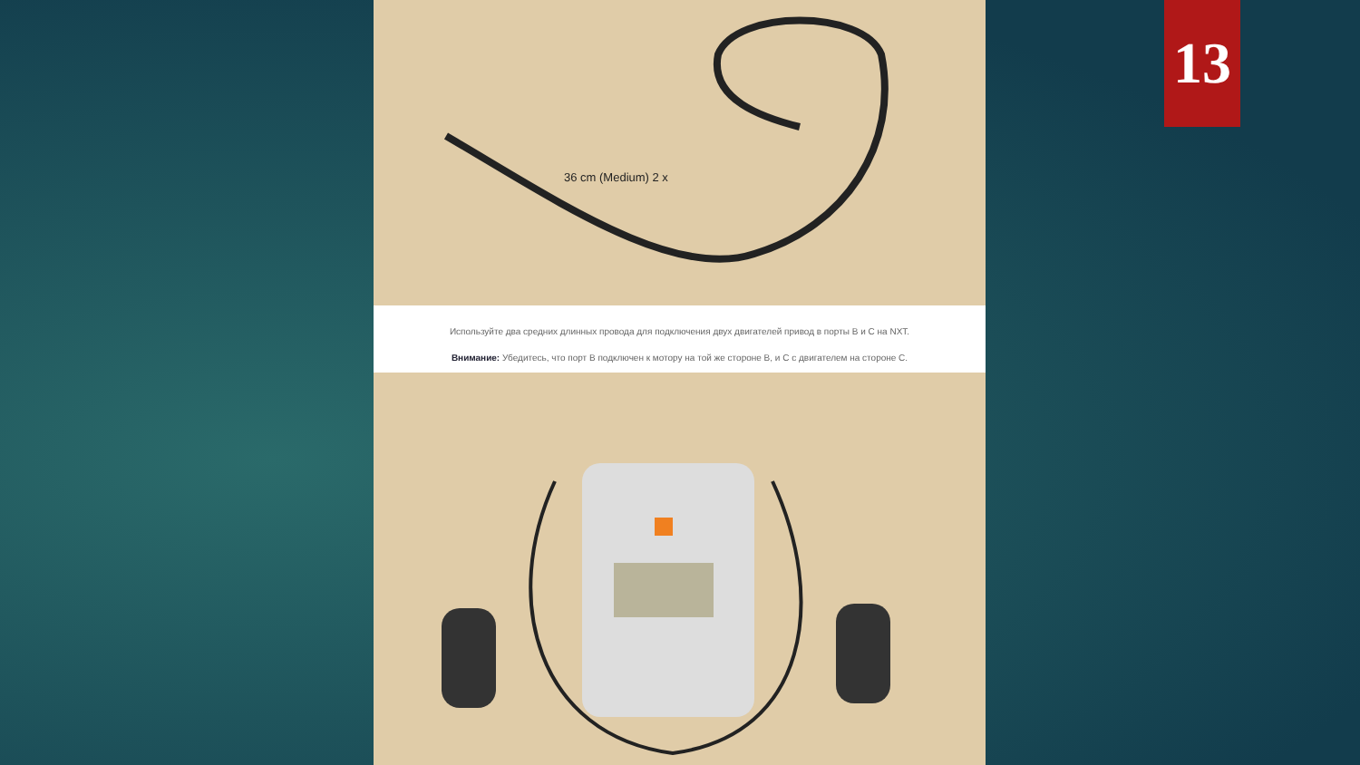36 cm (Medium) 2 x
Используйте два средних длинных провода для подключения двух двигателей привод в порты B и C на NXT.
Внимание: Убедитесь, что порт B подключен к мотору на той же стороне B, и C с двигателем на стороне C.
13